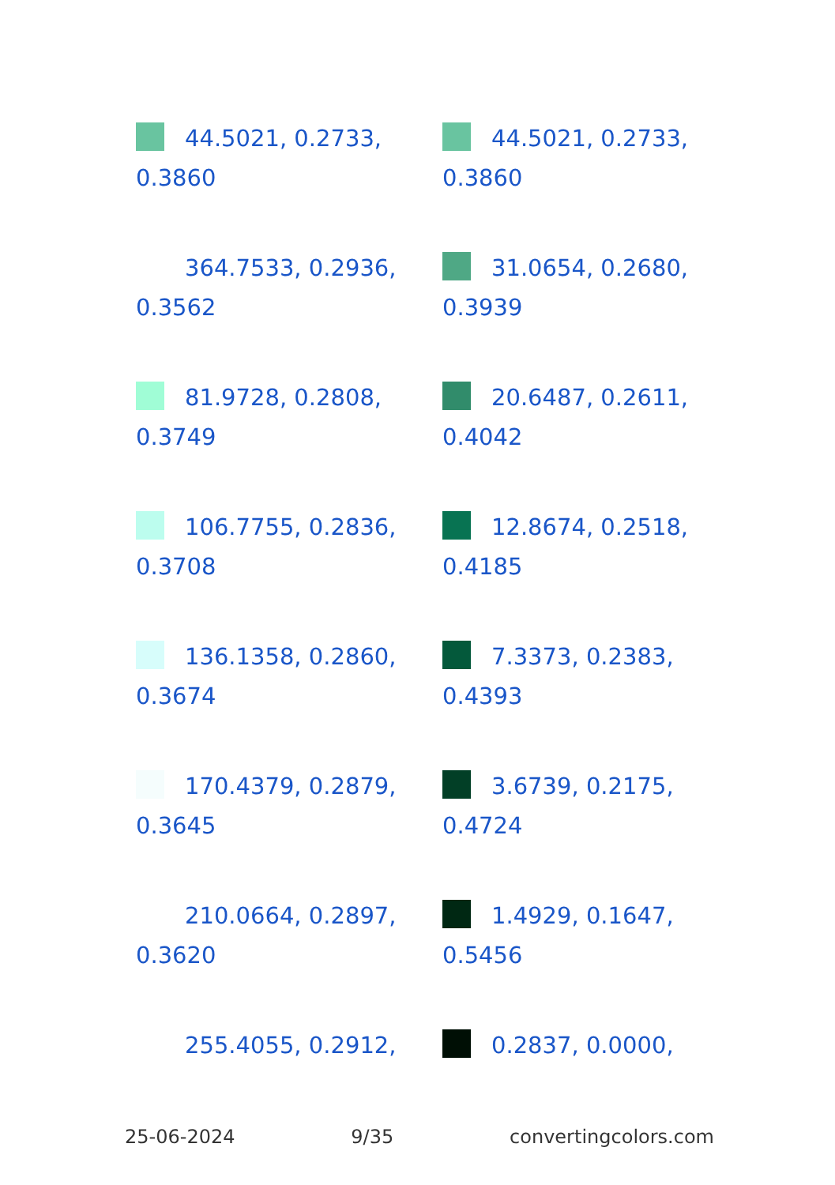44.5021, 0.2733,
0.3860
44.5021, 0.2733,
0.3860
364.7533, 0.2936,
0.3562
31.0654, 0.2680,
0.3939
81.9728, 0.2808,
0.3749
20.6487, 0.2611,
0.4042
106.7755, 0.2836,
0.3708
12.8674, 0.2518,
0.4185
136.1358, 0.2860,
0.3674
7.3373, 0.2383,
0.4393
170.4379, 0.2879,
0.3645
3.6739, 0.2175,
0.4724
210.0664, 0.2897,
0.3620
1.4929, 0.1647,
0.5456
255.4055, 0.2912,
0.2837, 0.0000,
25-06-2024 9/35 convertingcolors.com